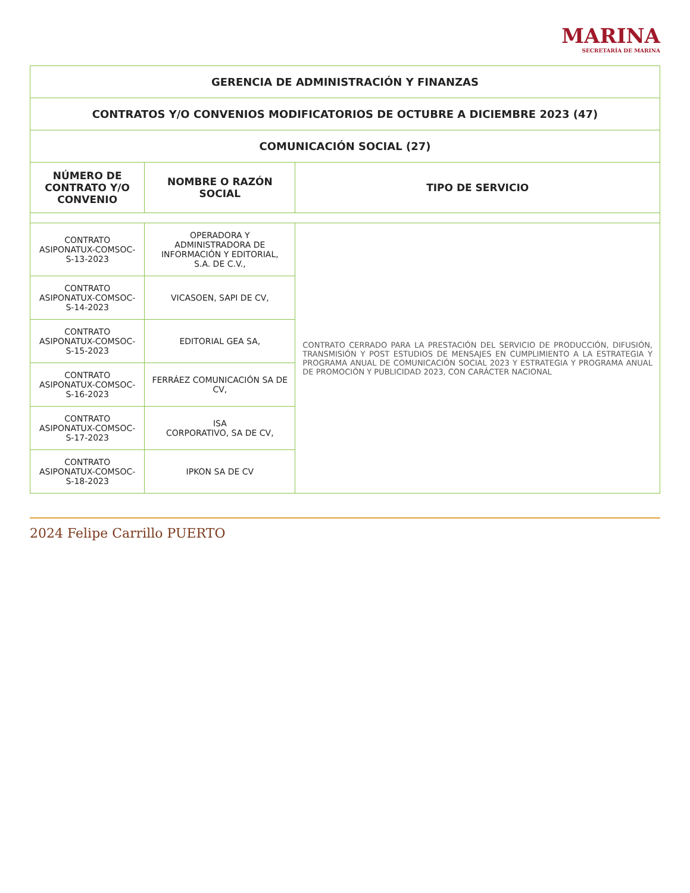MARINA
SECRETARÍA DE MARINA
| GERENCIA DE ADMINISTRACIÓN Y FINANZAS | | |
| CONTRATOS Y/O CONVENIOS MODIFICATORIOS DE OCTUBRE A DICIEMBRE 2023 (47) | | |
| COMUNICACIÓN SOCIAL (27) | | |
| NÚMERO DE CONTRATO Y/O CONVENIO | NOMBRE O RAZÓN SOCIAL | TIPO DE SERVICIO |
| CONTRATO ASIPONATUX-COMSOC-S-13-2023 | OPERADORA Y ADMINISTRADORA DE INFORMACIÓN Y EDITORIAL, S.A. DE C.V., | CONTRATO CERRADO PARA LA PRESTACIÓN DEL SERVICIO DE PRODUCCIÓN, DIFUSIÓN, TRANSMISIÓN Y POST ESTUDIOS DE MENSAJES EN CUMPLIMIENTO A LA ESTRATEGIA Y PROGRAMA ANUAL DE COMUNICACIÓN SOCIAL 2023 Y ESTRATEGIA Y PROGRAMA ANUAL DE PROMOCIÓN Y PUBLICIDAD 2023, CON CARÁCTER NACIONAL |
| CONTRATO ASIPONATUX-COMSOC-S-14-2023 | VICASOEN, SAPI DE CV, | |
| CONTRATO ASIPONATUX-COMSOC-S-15-2023 | EDITORIAL GEA SA, | |
| CONTRATO ASIPONATUX-COMSOC-S-16-2023 | FERRÁEZ COMUNICACIÓN SA DE CV, | |
| CONTRATO ASIPONATUX-COMSOC-S-17-2023 | ISA CORPORATIVO, SA DE CV, | |
| CONTRATO ASIPONATUX-COMSOC-S-18-2023 | IPKON SA DE CV | |
2024 Felipe Carrillo PUERTO